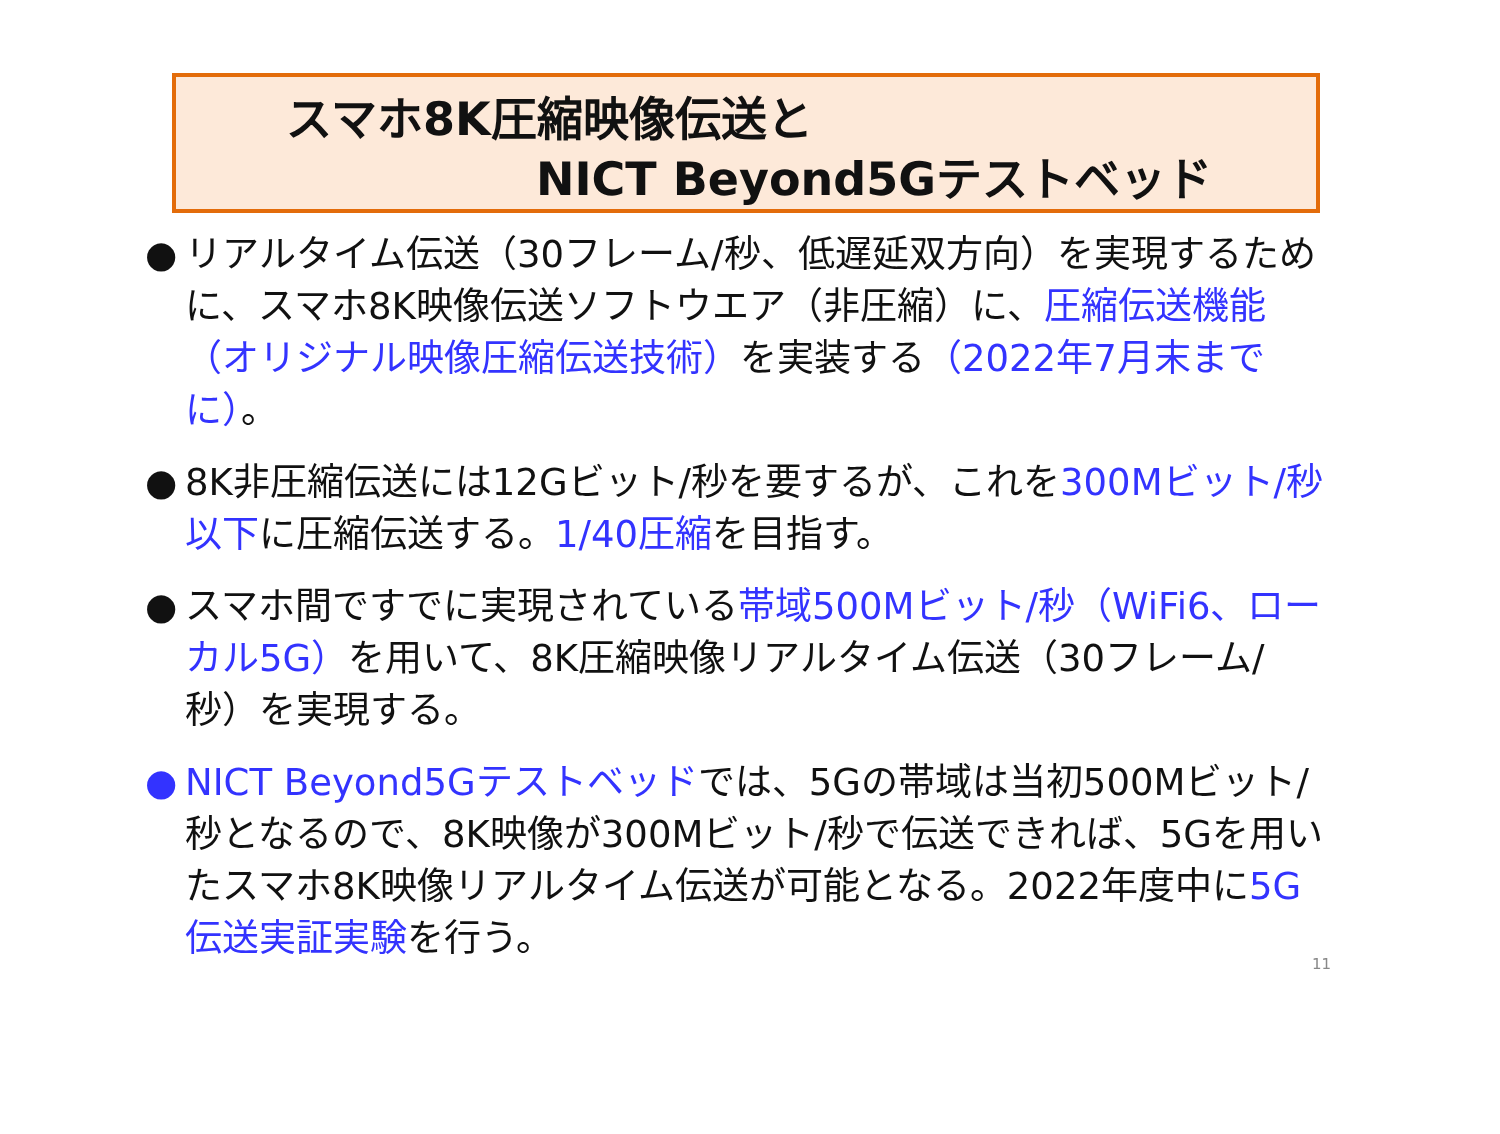スマホ8K圧縮映像伝送と
NICT Beyond5Gテストベッド
● リアルタイム伝送（30フレーム/秒、低遅延双方向）を実現するために、スマホ8K映像伝送ソフトウエア（非圧縮）に、圧縮伝送機能（オリジナル映像圧縮伝送技術）を実装する（2022年7月末までに）。
● 8K非圧縮伝送には12Gビット/秒を要するが、これを300Mビット/秒以下に圧縮伝送する。1/40圧縮を目指す。
● スマホ間ですでに実現されている帯域500Mビット/秒（WiFi6、ローカル5G）を用いて、8K圧縮映像リアルタイム伝送（30フレーム/秒）を実現する。
● NICT Beyond5Gテストベッドでは、5Gの帯域は当初500Mビット/秒となるので、8K映像が300Mビット/秒で伝送できれば、5Gを用いたスマホ8K映像リアルタイム伝送が可能となる。2022年度中に5G伝送実証実験を行う。
11